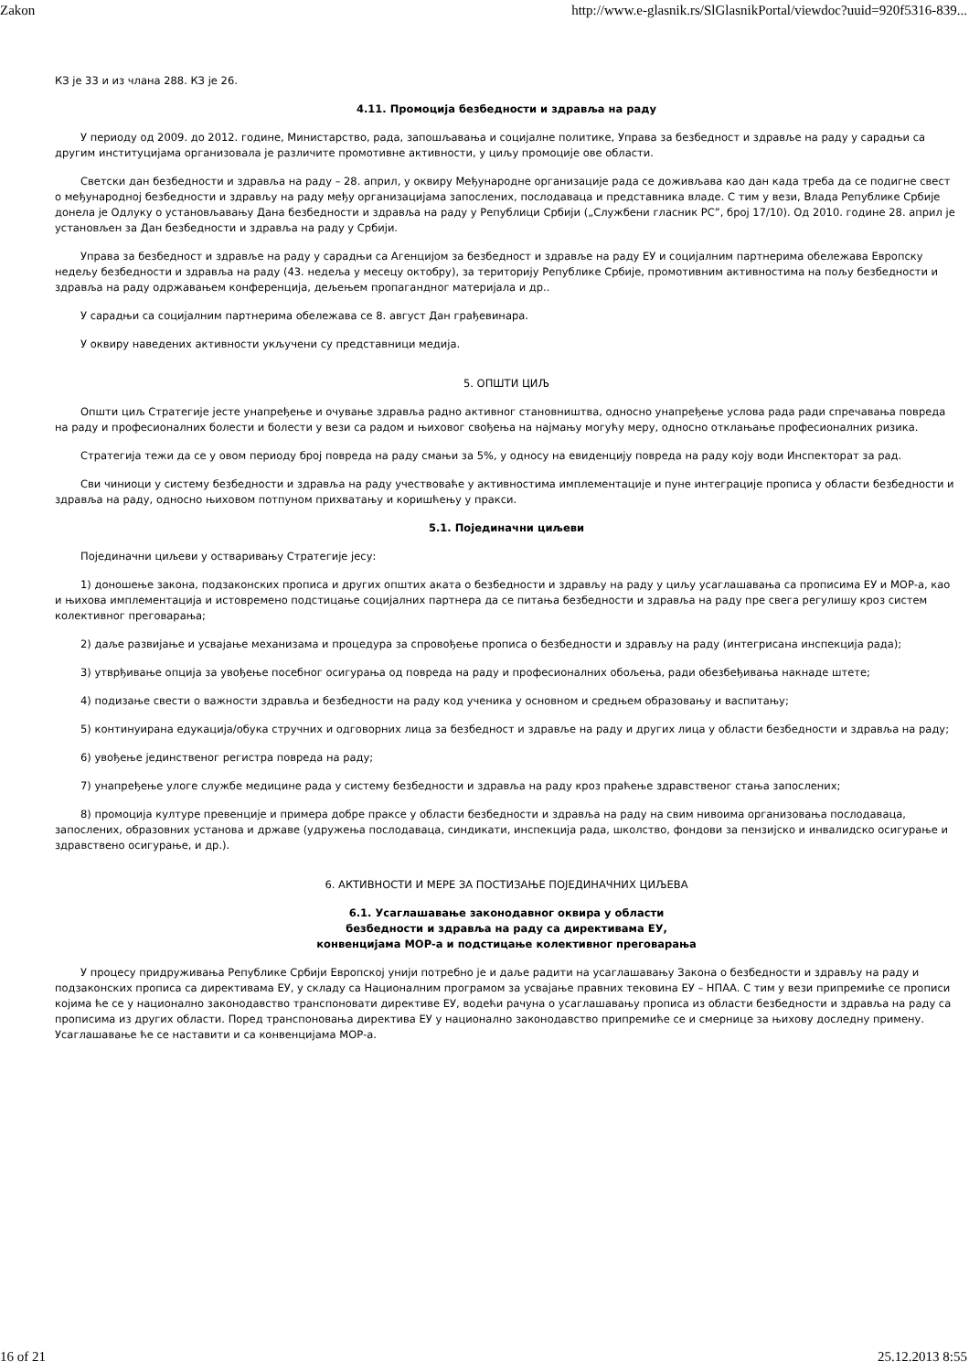Zakon http://www.e-glasnik.rs/SlGlasnikPortal/viewdoc?uuid=920f5316-839...
КЗ је 33 и из члана 288. КЗ је 26.
4.11. Промоција безбедности и здравља на раду
У периоду од 2009. до 2012. године, Министарство, рада, запошљавања и социјалне политике, Управа за безбедност и здравље на раду у сарадњи са другим институцијама организовала је различите промотивне активности, у циљу промоције ове области.
Светски дан безбедности и здравља на раду – 28. април, у оквиру Међународне организације рада се доживљава као дан када треба да се подигне свест о међународној безбедности и здрављу на раду међу организацијама запослених, послодаваца и представника владе. С тим у вези, Влада Републике Србије донела је Одлуку о установљавању Дана безбедности и здравља на раду у Републици Србији („Службени гласник РС”, број 17/10). Од 2010. године 28. април је установљен за Дан безбедности и здравља на раду у Србији.
Управа за безбедност и здравље на раду у сарадњи са Агенцијом за безбедност и здравље на раду ЕУ и социјалним партнерима обележава Европску недељу безбедности и здравља на раду (43. недеља у месецу октобру), за територију Републике Србије, промотивним активностима на пољу безбедности и здравља на раду одржавањем конференција, дељењем пропагандног материјала и др..
У сарадњи са социјалним партнерима обележава се 8. август Дан грађевинара.
У оквиру наведених активности укључени су представници медија.
5. ОПШТИ ЦИЉ
Општи циљ Стратегије јесте унапређење и очување здравља радно активног становништва, односно унапређење услова рада ради спречавања повреда на раду и професионалних болести и болести у вези са радом и њиховог свођења на најмању могућу меру, односно отклањање професионалних ризика.
Стратегија тежи да се у овом периоду број повреда на раду смањи за 5%, у односу на евиденцију повреда на раду коју води Инспекторат за рад.
Сви чиниоци у систему безбедности и здравља на раду учествоваће у активностима имплементације и пуне интеграције прописа у области безбедности и здравља на раду, односно њиховом потпуном прихватању и коришћењу у пракси.
5.1. Појединачни циљеви
Појединачни циљеви у остваривању Стратегије јесу:
1) доношење закона, подзаконских прописа и других општих аката о безбедности и здрављу на раду у циљу усаглашавања са прописима ЕУ и МОР-а, као и њихова имплементација и истовремено подстицање социјалних партнера да се питања безбедности и здравља на раду пре свега регулишу кроз систем колективног преговарања;
2) даље развијање и усвајање механизама и процедура за спровођење прописа о безбедности и здрављу на раду (интегрисана инспекција рада);
3) утврђивање опција за увођење посебног осигурања од повреда на раду и професионалних обољења, ради обезбеђивања накнаде штете;
4) подизање свести о важности здравља и безбедности на раду код ученика у основном и средњем образовању и васпитању;
5) континуирана едукација/обука стручних и одговорних лица за безбедност и здравље на раду и других лица у области безбедности и здравља на раду;
6) увођење јединственог регистра повреда на раду;
7) унапређење улоге службе медицине рада у систему безбедности и здравља на раду кроз праћење здравственог стања запослених;
8) промоција културе превенције и примера добре праксе у области безбедности и здравља на раду на свим нивоима организовања послодаваца, запослених, образовних установа и државе (удружења послодаваца, синдикати, инспекција рада, школство, фондови за пензијско и инвалидско осигурање и здравствено осигурање, и др.).
6. АКТИВНОСТИ И МЕРЕ ЗА ПОСТИЗАЊЕ ПОЈЕДИНАЧНИХ ЦИЉЕВА
6.1. Усаглашавање законодавног оквира у области
безбедности и здравља на раду са директивама ЕУ,
конвенцијама МОР-а и подстицање колективног преговарања
У процесу придруживања Републике Србији Европској унији потребно је и даље радити на усаглашавању Закона о безбедности и здрављу на раду и подзаконских прописа са директивама ЕУ, у складу са Националним програмом за усвајање правних тековина ЕУ – НПАА. С тим у вези припремиће се прописи којима ће се у национално законодавство транспоновати директиве ЕУ, водећи рачуна о усаглашавању прописа из области безбедности и здравља на раду са прописима из других области. Поред транспоновања директива ЕУ у национално законодавство припремиће се и смернице за њихову доследну примену. Усаглашавање ће се наставити и са конвенцијама МОР-а.
16 of 21 25.12.2013 8:55